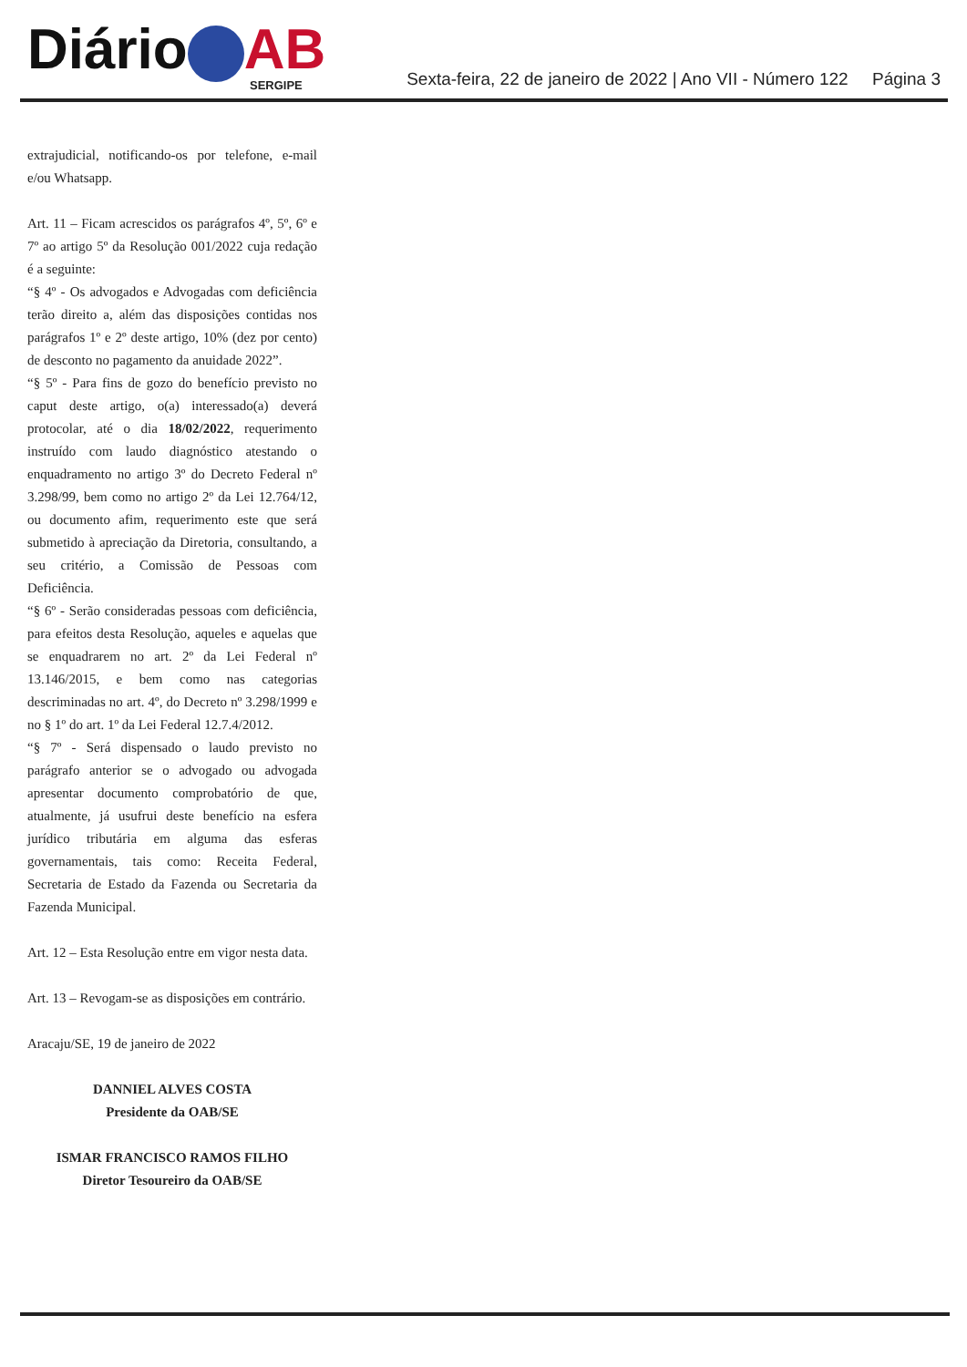Diário AB
SERGIPE
Sexta-feira, 22 de janeiro de 2022 | Ano VII - Número 122 Página 3
extrajudicial, notificando-os por telefone, e-mail e/ou Whatsapp.
Art. 11 – Ficam acrescidos os parágrafos 4º, 5º, 6º e 7º ao artigo 5º da Resolução 001/2022 cuja redação é a seguinte:
“§ 4º - Os advogados e Advogadas com deficiência terão direito a, além das disposições contidas nos parágrafos 1º e 2º deste artigo, 10% (dez por cento) de desconto no pagamento da anuidade 2022”.
“§ 5º - Para fins de gozo do benefício previsto no caput deste artigo, o(a) interessado(a) deverá protocolar, até o dia 18/02/2022, requerimento instruído com laudo diagnóstico atestando o enquadramento no artigo 3º do Decreto Federal nº 3.298/99, bem como no artigo 2º da Lei 12.764/12, ou documento afim, requerimento este que será submetido à apreciação da Diretoria, consultando, a seu critério, a Comissão de Pessoas com Deficiência.
“§ 6º - Serão consideradas pessoas com deficiência, para efeitos desta Resolução, aqueles e aquelas que se enquadrarem no art. 2º da Lei Federal nº 13.146/2015, e bem como nas categorias descriminadas no art. 4º, do Decreto nº 3.298/1999 e no § 1º do art. 1º da Lei Federal 12.7.4/2012.
“§ 7º - Será dispensado o laudo previsto no parágrafo anterior se o advogado ou advogada apresentar documento comprobatório de que, atualmente, já usufrui deste benefício na esfera jurídico tributária em alguma das esferas governamentais, tais como: Receita Federal, Secretaria de Estado da Fazenda ou Secretaria da Fazenda Municipal.
Art. 12 – Esta Resolução entre em vigor nesta data.
Art. 13 – Revogam-se as disposições em contrário.
Aracaju/SE, 19 de janeiro de 2022
DANNIEL ALVES COSTA
Presidente da OAB/SE
ISMAR FRANCISCO RAMOS FILHO
Diretor Tesoureiro da OAB/SE